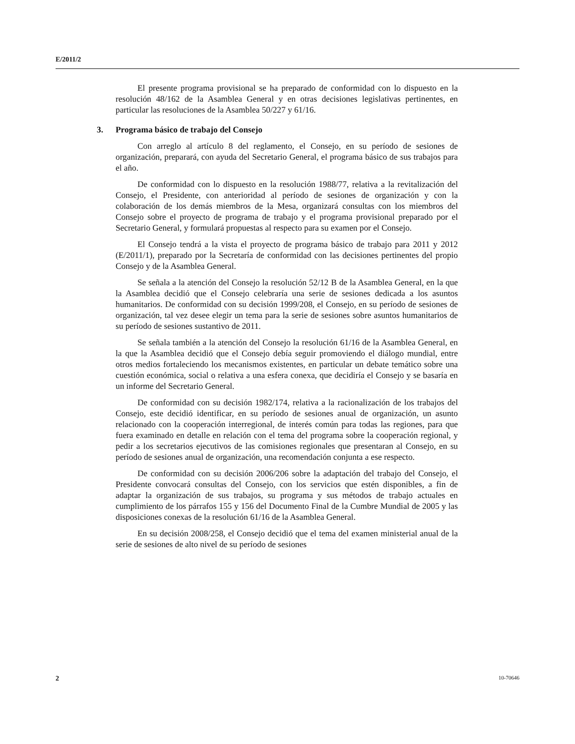E/2011/2
El presente programa provisional se ha preparado de conformidad con lo dispuesto en la resolución 48/162 de la Asamblea General y en otras decisiones legislativas pertinentes, en particular las resoluciones de la Asamblea 50/227 y 61/16.
3. Programa básico de trabajo del Consejo
Con arreglo al artículo 8 del reglamento, el Consejo, en su período de sesiones de organización, preparará, con ayuda del Secretario General, el programa básico de sus trabajos para el año.
De conformidad con lo dispuesto en la resolución 1988/77, relativa a la revitalización del Consejo, el Presidente, con anterioridad al período de sesiones de organización y con la colaboración de los demás miembros de la Mesa, organizará consultas con los miembros del Consejo sobre el proyecto de programa de trabajo y el programa provisional preparado por el Secretario General, y formulará propuestas al respecto para su examen por el Consejo.
El Consejo tendrá a la vista el proyecto de programa básico de trabajo para 2011 y 2012 (E/2011/1), preparado por la Secretaría de conformidad con las decisiones pertinentes del propio Consejo y de la Asamblea General.
Se señala a la atención del Consejo la resolución 52/12 B de la Asamblea General, en la que la Asamblea decidió que el Consejo celebraría una serie de sesiones dedicada a los asuntos humanitarios. De conformidad con su decisión 1999/208, el Consejo, en su período de sesiones de organización, tal vez desee elegir un tema para la serie de sesiones sobre asuntos humanitarios de su período de sesiones sustantivo de 2011.
Se señala también a la atención del Consejo la resolución 61/16 de la Asamblea General, en la que la Asamblea decidió que el Consejo debía seguir promoviendo el diálogo mundial, entre otros medios fortaleciendo los mecanismos existentes, en particular un debate temático sobre una cuestión económica, social o relativa a una esfera conexa, que decidiría el Consejo y se basaría en un informe del Secretario General.
De conformidad con su decisión 1982/174, relativa a la racionalización de los trabajos del Consejo, este decidió identificar, en su período de sesiones anual de organización, un asunto relacionado con la cooperación interregional, de interés común para todas las regiones, para que fuera examinado en detalle en relación con el tema del programa sobre la cooperación regional, y pedir a los secretarios ejecutivos de las comisiones regionales que presentaran al Consejo, en su período de sesiones anual de organización, una recomendación conjunta a ese respecto.
De conformidad con su decisión 2006/206 sobre la adaptación del trabajo del Consejo, el Presidente convocará consultas del Consejo, con los servicios que estén disponibles, a fin de adaptar la organización de sus trabajos, su programa y sus métodos de trabajo actuales en cumplimiento de los párrafos 155 y 156 del Documento Final de la Cumbre Mundial de 2005 y las disposiciones conexas de la resolución 61/16 de la Asamblea General.
En su decisión 2008/258, el Consejo decidió que el tema del examen ministerial anual de la serie de sesiones de alto nivel de su período de sesiones
2 10-70646